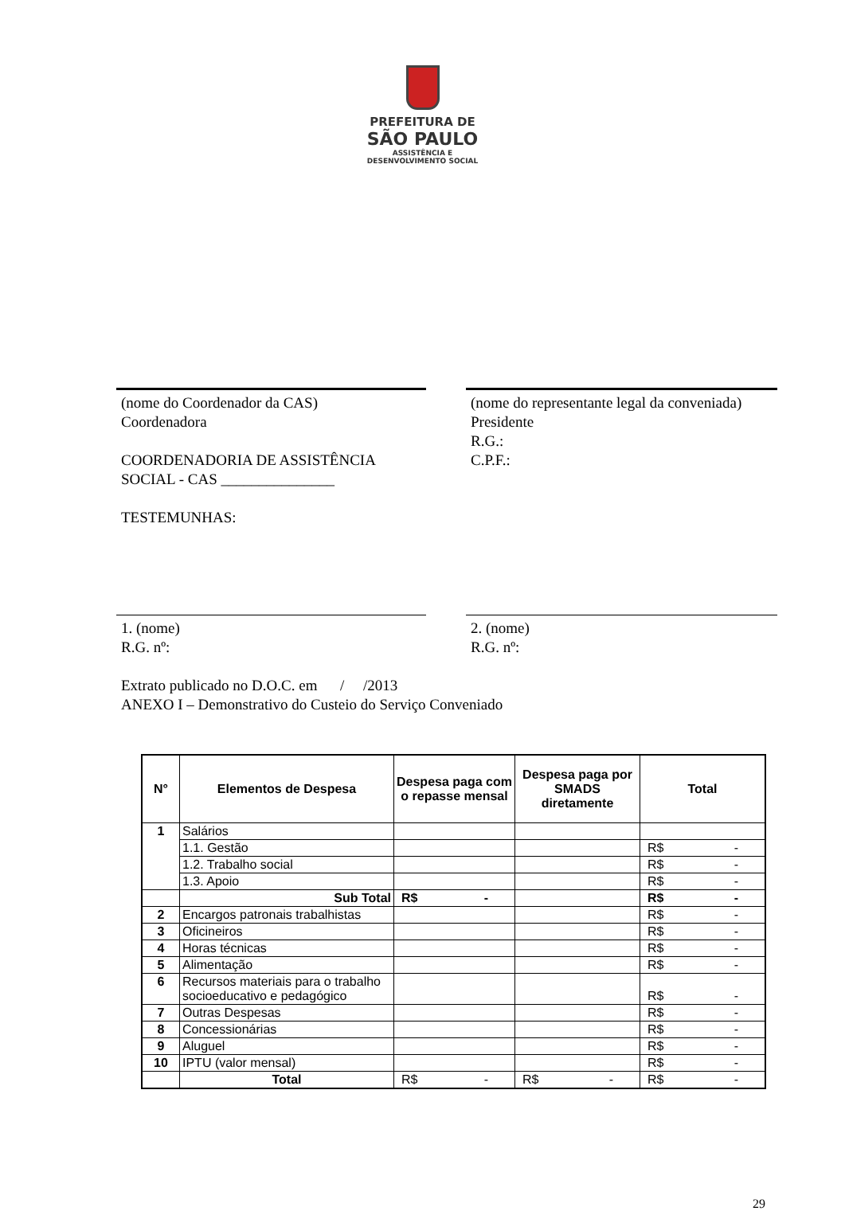PREFEITURA DE
SÃO PAULO
ASSISTÊNCIA E
DESENVOLVIMENTO SOCIAL
(nome do Coordenador da CAS)
Coordenadora
COORDENADORIA DE ASSISTÊNCIA SOCIAL - CAS _______________
TESTEMUNHAS:
(nome do representante legal da conveniada)
Presidente
R.G.:
C.P.F.:
1. (nome)
R.G. nº:
2. (nome)
R.G. nº:
Extrato publicado no D.O.C. em / /2013
ANEXO I – Demonstrativo do Custeio do Serviço Conveniado
| N° | Elementos de Despesa | Despesa paga com o repasse mensal | Despesa paga por SMADS diretamente | Total |
| --- | --- | --- | --- | --- |
| 1 | Salários | | | |
| | 1.1. Gestão | | | R$ - |
| | 1.2. Trabalho social | | | R$ - |
| | 1.3. Apoio | | | R$ - |
| | Sub Total | R$ - | | R$ - |
| 2 | Encargos patronais trabalhistas | | | R$ - |
| 3 | Oficineiros | | | R$ - |
| 4 | Horas técnicas | | | R$ - |
| 5 | Alimentação | | | R$ - |
| 6 | Recursos materiais para o trabalho socioeducativo e pedagógico | | | R$ - |
| 7 | Outras Despesas | | | R$ - |
| 8 | Concessionárias | | | R$ - |
| 9 | Aluguel | | | R$ - |
| 10 | IPTU (valor mensal) | | | R$ - |
| | Total | R$ - | R$ - | R$ - |
29